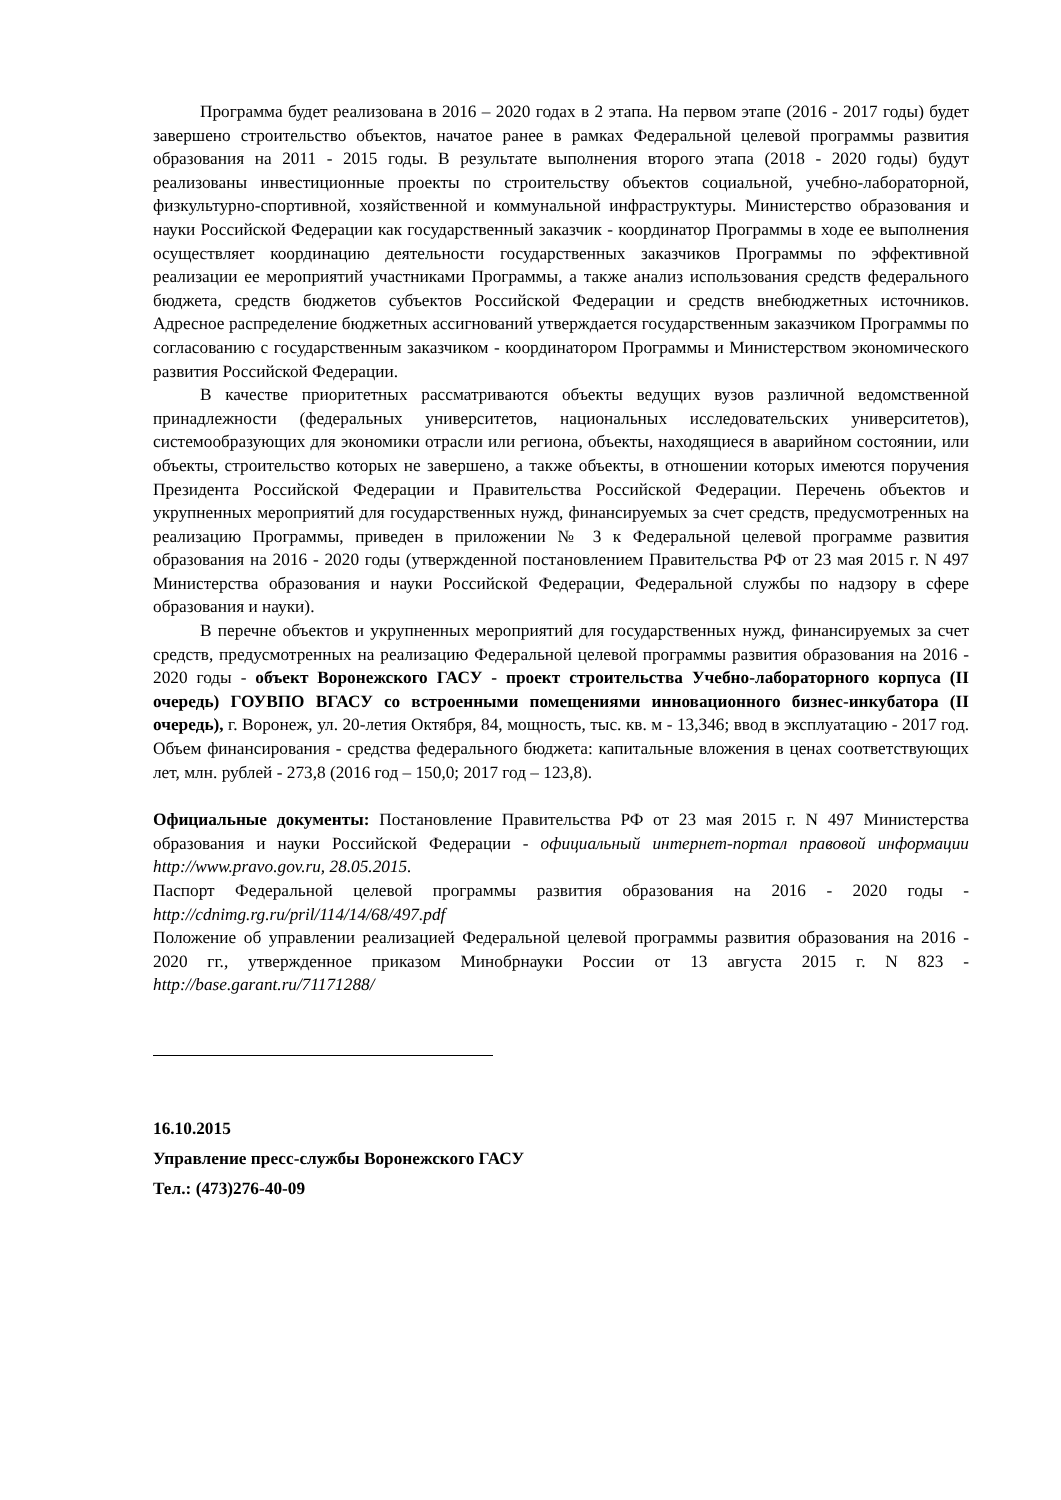Программа будет реализована в 2016 – 2020 годах в 2 этапа. На первом этапе (2016 - 2017 годы) будет завершено строительство объектов, начатое ранее в рамках Федеральной целевой программы развития образования на 2011 - 2015 годы. В результате выполнения второго этапа (2018 - 2020 годы) будут реализованы инвестиционные проекты по строительству объектов социальной, учебно-лабораторной, физкультурно-спортивной, хозяйственной и коммунальной инфраструктуры. Министерство образования и науки Российской Федерации как государственный заказчик - координатор Программы в ходе ее выполнения осуществляет координацию деятельности государственных заказчиков Программы по эффективной реализации ее мероприятий участниками Программы, а также анализ использования средств федерального бюджета, средств бюджетов субъектов Российской Федерации и средств внебюджетных источников. Адресное распределение бюджетных ассигнований утверждается государственным заказчиком Программы по согласованию с государственным заказчиком - координатором Программы и Министерством экономического развития Российской Федерации.
В качестве приоритетных рассматриваются объекты ведущих вузов различной ведомственной принадлежности (федеральных университетов, национальных исследовательских университетов), системообразующих для экономики отрасли или региона, объекты, находящиеся в аварийном состоянии, или объекты, строительство которых не завершено, а также объекты, в отношении которых имеются поручения Президента Российской Федерации и Правительства Российской Федерации. Перечень объектов и укрупненных мероприятий для государственных нужд, финансируемых за счет средств, предусмотренных на реализацию Программы, приведен в приложении № 3 к Федеральной целевой программе развития образования на 2016 - 2020 годы (утвержденной постановлением Правительства РФ от 23 мая 2015 г. N 497 Министерства образования и науки Российской Федерации, Федеральной службы по надзору в сфере образования и науки).
В перечне объектов и укрупненных мероприятий для государственных нужд, финансируемых за счет средств, предусмотренных на реализацию Федеральной целевой программы развития образования на 2016 - 2020 годы - объект Воронежского ГАСУ - проект строительства Учебно-лабораторного корпуса (II очередь) ГОУВПО ВГАСУ со встроенными помещениями инновационного бизнес-инкубатора (II очередь), г. Воронеж, ул. 20-летия Октября, 84, мощность, тыс. кв. м - 13,346; ввод в эксплуатацию - 2017 год. Объем финансирования - средства федерального бюджета: капитальные вложения в ценах соответствующих лет, млн. рублей - 273,8 (2016 год – 150,0; 2017 год – 123,8).
Официальные документы: Постановление Правительства РФ от 23 мая 2015 г. N 497 Министерства образования и науки Российской Федерации - официальный интернет-портал правовой информации http://www.pravo.gov.ru, 28.05.2015.
Паспорт Федеральной целевой программы развития образования на 2016 - 2020 годы - http://cdnimg.rg.ru/pril/114/14/68/497.pdf
Положение об управлении реализацией Федеральной целевой программы развития образования на 2016 - 2020 гг., утвержденное приказом Минобрнауки России от 13 августа 2015 г. N 823 - http://base.garant.ru/71171288/
16.10.2015
Управление пресс-службы Воронежского ГАСУ
Тел.: (473)276-40-09